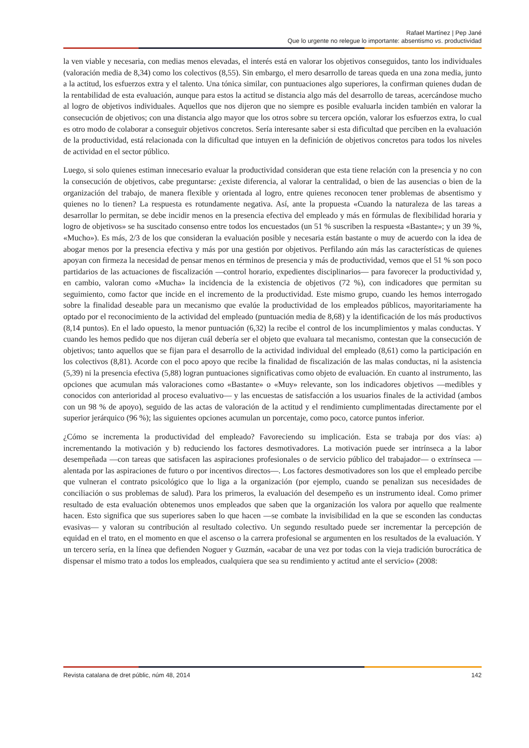Rafael Martínez | Pep Jané
Que lo urgente no relegue lo importante: absentismo vs. productividad
la ven viable y necesaria, con medias menos elevadas, el interés está en valorar los objetivos conseguidos, tanto los individuales (valoración media de 8,34) como los colectivos (8,55). Sin embargo, el mero desarrollo de tareas queda en una zona media, junto a la actitud, los esfuerzos extra y el talento. Una tónica similar, con puntuaciones algo superiores, la confirman quienes dudan de la rentabilidad de esta evaluación, aunque para estos la actitud se distancia algo más del desarrollo de tareas, acercándose mucho al logro de objetivos individuales. Aquellos que nos dijeron que no siempre es posible evaluarla inciden también en valorar la consecución de objetivos; con una distancia algo mayor que los otros sobre su tercera opción, valorar los esfuerzos extra, lo cual es otro modo de colaborar a conseguir objetivos concretos. Sería interesante saber si esta dificultad que perciben en la evaluación de la productividad, está relacionada con la dificultad que intuyen en la definición de objetivos concretos para todos los niveles de actividad en el sector público.
Luego, si solo quienes estiman innecesario evaluar la productividad consideran que esta tiene relación con la presencia y no con la consecución de objetivos, cabe preguntarse: ¿existe diferencia, al valorar la centralidad, o bien de las ausencias o bien de la organización del trabajo, de manera flexible y orientada al logro, entre quienes reconocen tener problemas de absentismo y quienes no lo tienen? La respuesta es rotundamente negativa. Así, ante la propuesta «Cuando la naturaleza de las tareas a desarrollar lo permitan, se debe incidir menos en la presencia efectiva del empleado y más en fórmulas de flexibilidad horaria y logro de objetivos» se ha suscitado consenso entre todos los encuestados (un 51 % suscriben la respuesta «Bastante»; y un 39 %, «Mucho»). Es más, 2/3 de los que consideran la evaluación posible y necesaria están bastante o muy de acuerdo con la idea de abogar menos por la presencia efectiva y más por una gestión por objetivos. Perfilando aún más las características de quienes apoyan con firmeza la necesidad de pensar menos en términos de presencia y más de productividad, vemos que el 51 % son poco partidarios de las actuaciones de fiscalización —control horario, expedientes disciplinarios— para favorecer la productividad y, en cambio, valoran como «Mucha» la incidencia de la existencia de objetivos (72 %), con indicadores que permitan su seguimiento, como factor que incide en el incremento de la productividad. Este mismo grupo, cuando les hemos interrogado sobre la finalidad deseable para un mecanismo que evalúe la productividad de los empleados públicos, mayoritariamente ha optado por el reconocimiento de la actividad del empleado (puntuación media de 8,68) y la identificación de los más productivos (8,14 puntos). En el lado opuesto, la menor puntuación (6,32) la recibe el control de los incumplimientos y malas conductas. Y cuando les hemos pedido que nos dijeran cuál debería ser el objeto que evaluara tal mecanismo, contestan que la consecución de objetivos; tanto aquellos que se fijan para el desarrollo de la actividad individual del empleado (8,61) como la participación en los colectivos (8,81). Acorde con el poco apoyo que recibe la finalidad de fiscalización de las malas conductas, ni la asistencia (5,39) ni la presencia efectiva (5,88) logran puntuaciones significativas como objeto de evaluación. En cuanto al instrumento, las opciones que acumulan más valoraciones como «Bastante» o «Muy» relevante, son los indicadores objetivos —medibles y conocidos con anterioridad al proceso evaluativo— y las encuestas de satisfacción a los usuarios finales de la actividad (ambos con un 98 % de apoyo), seguido de las actas de valoración de la actitud y el rendimiento cumplimentadas directamente por el superior jerárquico (96 %); las siguientes opciones acumulan un porcentaje, como poco, catorce puntos inferior.
¿Cómo se incrementa la productividad del empleado? Favoreciendo su implicación. Esta se trabaja por dos vías: a) incrementando la motivación y b) reduciendo los factores desmotivadores. La motivación puede ser intrínseca a la labor desempeñada —con tareas que satisfacen las aspiraciones profesionales o de servicio público del trabajador— o extrínseca —alentada por las aspiraciones de futuro o por incentivos directos—. Los factores desmotivadores son los que el empleado percibe que vulneran el contrato psicológico que lo liga a la organización (por ejemplo, cuando se penalizan sus necesidades de conciliación o sus problemas de salud). Para los primeros, la evaluación del desempeño es un instrumento ideal. Como primer resultado de esta evaluación obtenemos unos empleados que saben que la organización los valora por aquello que realmente hacen. Esto significa que sus superiores saben lo que hacen —se combate la invisibilidad en la que se esconden las conductas evasivas— y valoran su contribución al resultado colectivo. Un segundo resultado puede ser incrementar la percepción de equidad en el trato, en el momento en que el ascenso o la carrera profesional se argumenten en los resultados de la evaluación. Y un tercero sería, en la línea que defienden Noguer y Guzmán, «acabar de una vez por todas con la vieja tradición burocrática de dispensar el mismo trato a todos los empleados, cualquiera que sea su rendimiento y actitud ante el servicio» (2008:
Revista catalana de dret públic, núm 48, 2014 142